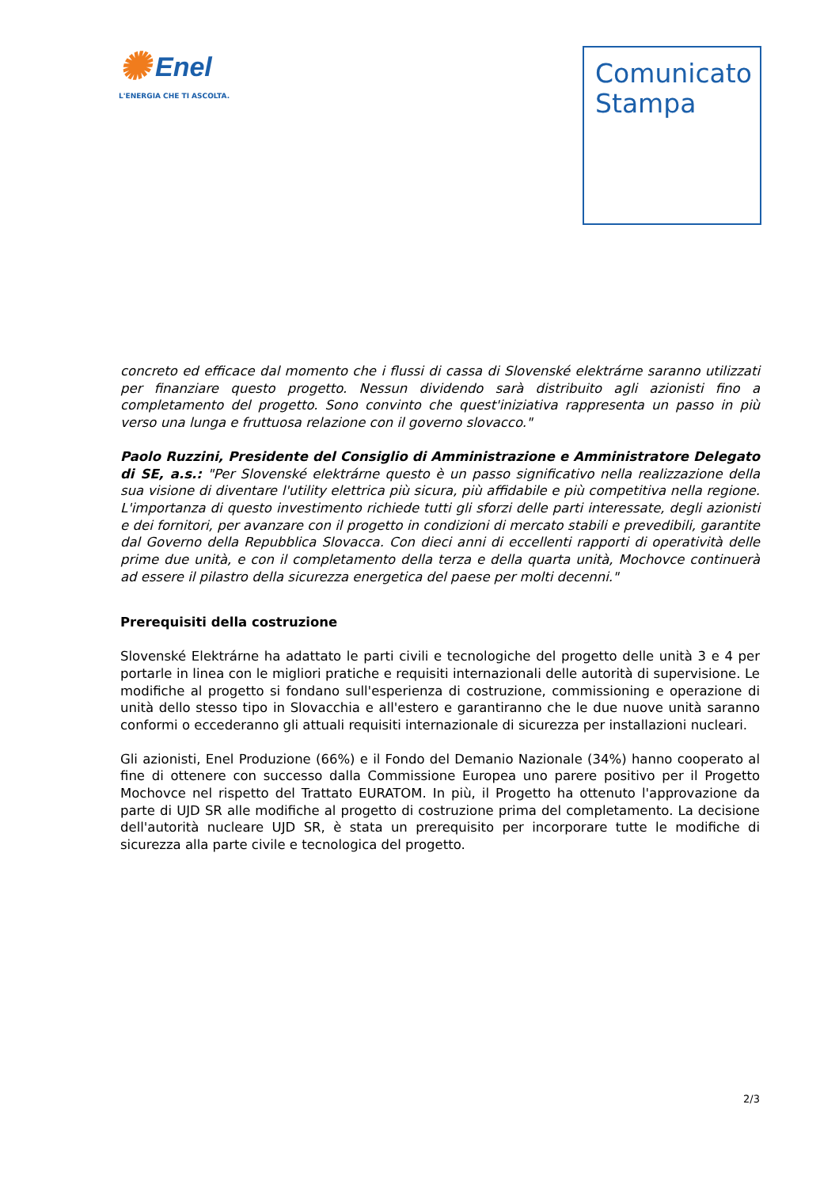✺ Enel
L'ENERGIA CHE TI ASCOLTA.
Comunicato Stampa
concreto ed efficace dal momento che i flussi di cassa di Slovenské elektrárne saranno utilizzati per finanziare questo progetto. Nessun dividendo sarà distribuito agli azionisti fino a completamento del progetto. Sono convinto che quest'iniziativa rappresenta un passo in più verso una lunga e fruttuosa relazione con il governo slovacco."
Paolo Ruzzini, Presidente del Consiglio di Amministrazione e Amministratore Delegato di SE, a.s.: "Per Slovenské elektrárne questo è un passo significativo nella realizzazione della sua visione di diventare l'utility elettrica più sicura, più affidabile e più competitiva nella regione. L'importanza di questo investimento richiede tutti gli sforzi delle parti interessate, degli azionisti e dei fornitori, per avanzare con il progetto in condizioni di mercato stabili e prevedibili, garantite dal Governo della Repubblica Slovacca. Con dieci anni di eccellenti rapporti di operatività delle prime due unità, e con il completamento della terza e della quarta unità, Mochovce continuerà ad essere il pilastro della sicurezza energetica del paese per molti decenni."
Prerequisiti della costruzione
Slovenské Elektrárne ha adattato le parti civili e tecnologiche del progetto delle unità 3 e 4 per portarle in linea con le migliori pratiche e requisiti internazionali delle autorità di supervisione. Le modifiche al progetto si fondano sull'esperienza di costruzione, commissioning e operazione di unità dello stesso tipo in Slovacchia e all'estero e garantiranno che le due nuove unità saranno conformi o eccederanno gli attuali requisiti internazionale di sicurezza per installazioni nucleari.
Gli azionisti, Enel Produzione (66%) e il Fondo del Demanio Nazionale (34%) hanno cooperato al fine di ottenere con successo dalla Commissione Europea uno parere positivo per il Progetto Mochovce nel rispetto del Trattato EURATOM. In più, il Progetto ha ottenuto l'approvazione da parte di UJD SR alle modifiche al progetto di costruzione prima del completamento. La decisione dell'autorità nucleare UJD SR, è stata un prerequisito per incorporare tutte le modifiche di sicurezza alla parte civile e tecnologica del progetto.
2/3